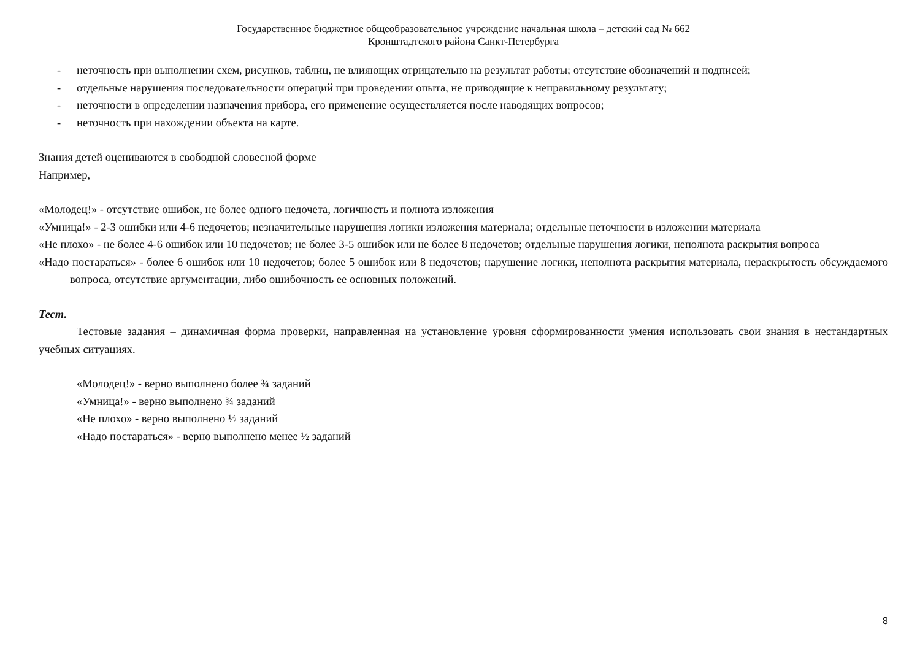Государственное бюджетное общеобразовательное учреждение начальная школа – детский сад № 662
Кронштадтского района Санкт-Петербурга
- неточность при выполнении схем, рисунков, таблиц, не влияющих отрицательно на результат работы; отсутствие обозначений и подписей;
- отдельные нарушения последовательности операций при проведении опыта, не приводящие к неправильному результату;
- неточности в определении назначения прибора, его применение осуществляется после наводящих вопросов;
- неточность при нахождении объекта на карте.
Знания детей оцениваются в свободной словесной форме
Например,
«Молодец!» - отсутствие ошибок, не более одного недочета, логичность и полнота изложения
«Умница!» - 2-3 ошибки или 4-6 недочетов; незначительные нарушения логики изложения материала; отдельные неточности в изложении материала
«Не плохо» - не более 4-6 ошибок или 10 недочетов; не более 3-5 ошибок или не более 8 недочетов; отдельные нарушения логики, неполнота раскрытия вопроса
«Надо постараться» - более 6 ошибок или 10 недочетов; более 5 ошибок или 8 недочетов; нарушение логики, неполнота раскрытия материала, нераскрытость обсуждаемого вопроса, отсутствие аргументации, либо ошибочность ее основных положений.
Тест.
Тестовые задания – динамичная форма проверки, направленная на установление уровня сформированности умения использовать свои знания в нестандартных учебных ситуациях.
«Молодец!» - верно выполнено более ¾ заданий
«Умница!» - верно выполнено ¾ заданий
«Не плохо» - верно выполнено ½ заданий
«Надо постараться» - верно выполнено менее ½ заданий
8